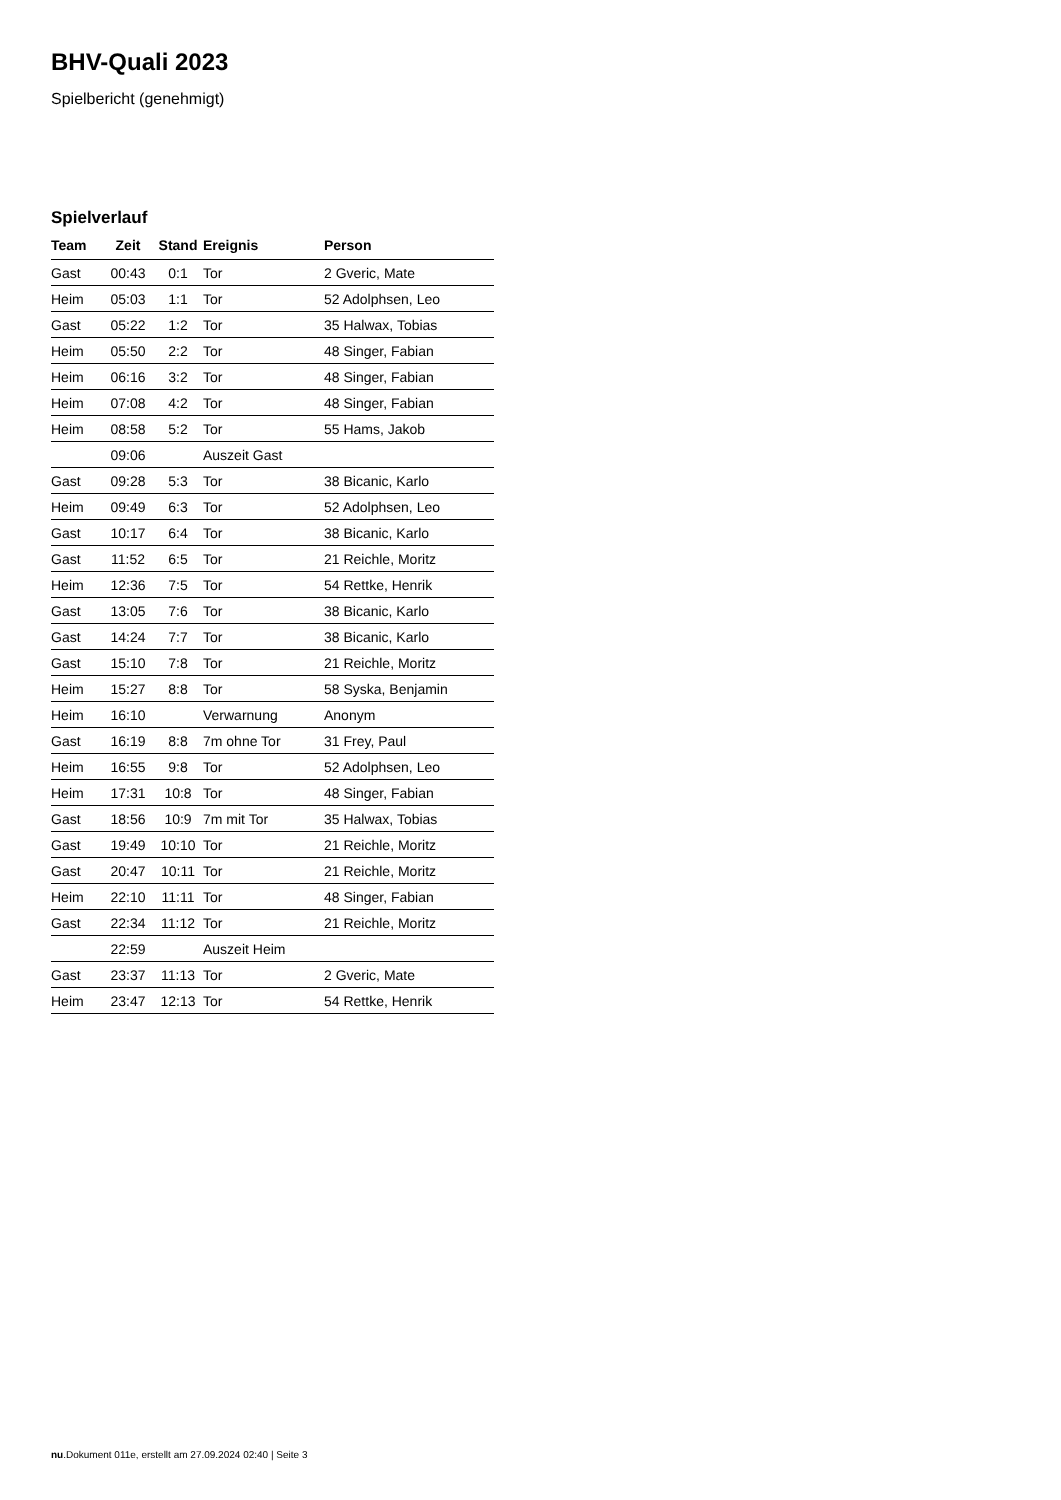BHV-Quali 2023
Spielbericht (genehmigt)
Spielverlauf
| Team | Zeit | Stand | Ereignis | Person |
| --- | --- | --- | --- | --- |
| Gast | 00:43 | 0:1 | Tor | 2 Gveric, Mate |
| Heim | 05:03 | 1:1 | Tor | 52 Adolphsen, Leo |
| Gast | 05:22 | 1:2 | Tor | 35 Halwax, Tobias |
| Heim | 05:50 | 2:2 | Tor | 48 Singer, Fabian |
| Heim | 06:16 | 3:2 | Tor | 48 Singer, Fabian |
| Heim | 07:08 | 4:2 | Tor | 48 Singer, Fabian |
| Heim | 08:58 | 5:2 | Tor | 55 Hams, Jakob |
| | 09:06 | | Auszeit Gast | |
| Gast | 09:28 | 5:3 | Tor | 38 Bicanic, Karlo |
| Heim | 09:49 | 6:3 | Tor | 52 Adolphsen, Leo |
| Gast | 10:17 | 6:4 | Tor | 38 Bicanic, Karlo |
| Gast | 11:52 | 6:5 | Tor | 21 Reichle, Moritz |
| Heim | 12:36 | 7:5 | Tor | 54 Rettke, Henrik |
| Gast | 13:05 | 7:6 | Tor | 38 Bicanic, Karlo |
| Gast | 14:24 | 7:7 | Tor | 38 Bicanic, Karlo |
| Gast | 15:10 | 7:8 | Tor | 21 Reichle, Moritz |
| Heim | 15:27 | 8:8 | Tor | 58 Syska, Benjamin |
| Heim | 16:10 | | Verwarnung | Anonym |
| Gast | 16:19 | 8:8 | 7m ohne Tor | 31 Frey, Paul |
| Heim | 16:55 | 9:8 | Tor | 52 Adolphsen, Leo |
| Heim | 17:31 | 10:8 | Tor | 48 Singer, Fabian |
| Gast | 18:56 | 10:9 | 7m mit Tor | 35 Halwax, Tobias |
| Gast | 19:49 | 10:10 | Tor | 21 Reichle, Moritz |
| Gast | 20:47 | 10:11 | Tor | 21 Reichle, Moritz |
| Heim | 22:10 | 11:11 | Tor | 48 Singer, Fabian |
| Gast | 22:34 | 11:12 | Tor | 21 Reichle, Moritz |
| | 22:59 | | Auszeit Heim | |
| Gast | 23:37 | 11:13 | Tor | 2 Gveric, Mate |
| Heim | 23:47 | 12:13 | Tor | 54 Rettke, Henrik |
nu.Dokument 011e, erstellt am 27.09.2024 02:40 | Seite 3